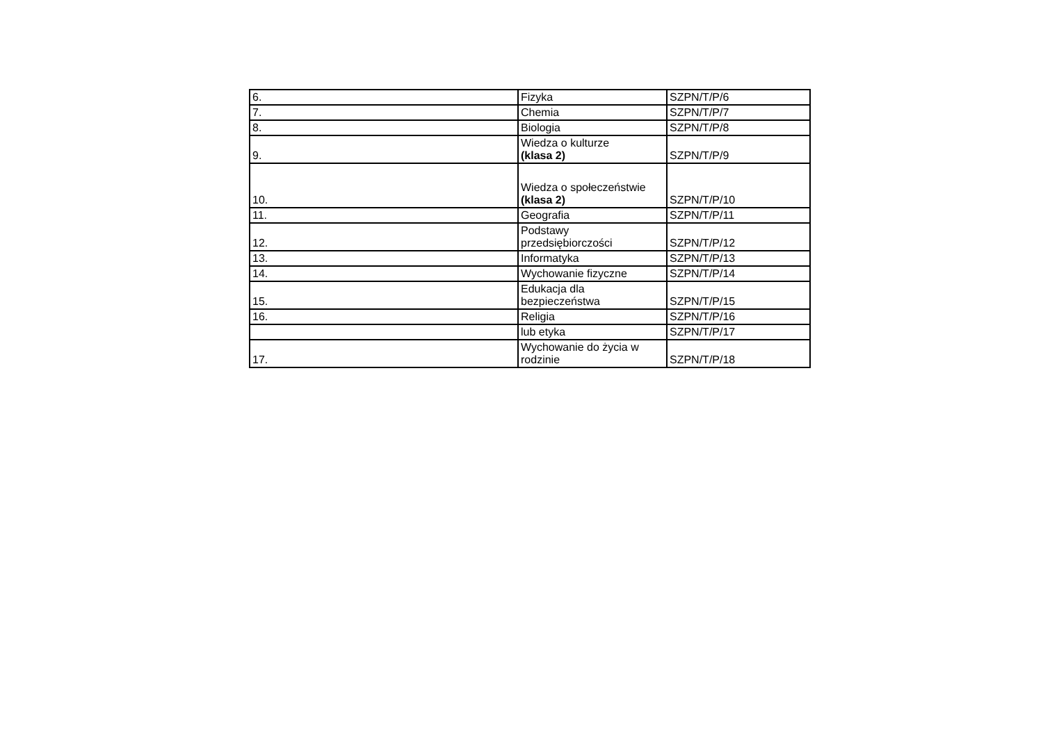| 6. | Fizyka | SZPN/T/P/6 |
| 7. | Chemia | SZPN/T/P/7 |
| 8. | Biologia | SZPN/T/P/8 |
| 9. | Wiedza o kulturze (klasa 2) | SZPN/T/P/9 |
| 10. | Wiedza o społeczeństwie (klasa 2) | SZPN/T/P/10 |
| 11. | Geografia | SZPN/T/P/11 |
| 12. | Podstawy przedsiębiorczości | SZPN/T/P/12 |
| 13. | Informatyka | SZPN/T/P/13 |
| 14. | Wychowanie fizyczne | SZPN/T/P/14 |
| 15. | Edukacja dla bezpieczeństwa | SZPN/T/P/15 |
| 16. | Religia | SZPN/T/P/16 |
| | lub etyka | SZPN/T/P/17 |
| 17. | Wychowanie do życia w rodzinie | SZPN/T/P/18 |